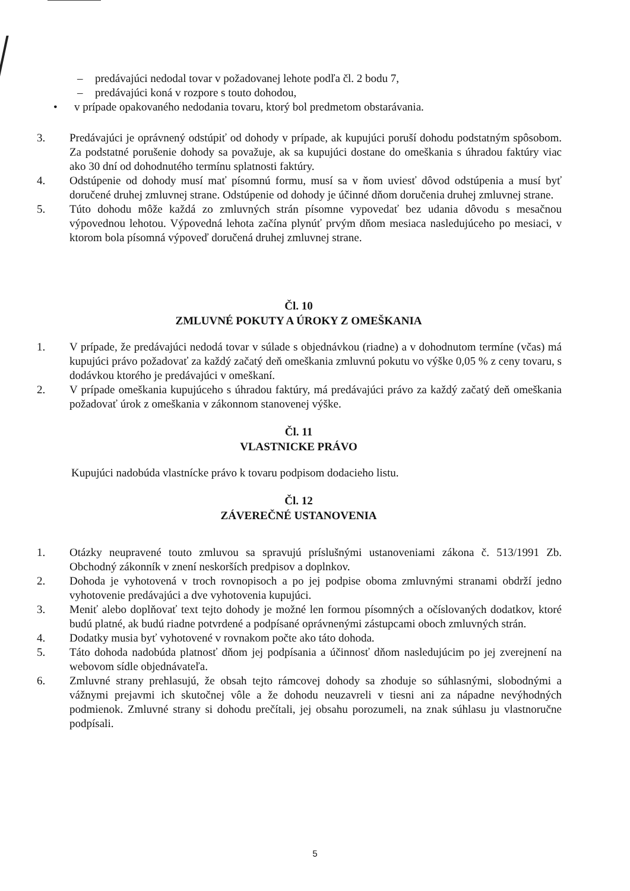– predávajúci nedodal tovar v požadovanej lehote podľa čl. 2 bodu 7,
– predávajúci koná v rozpore s touto dohodou,
• v prípade opakovaného nedodania tovaru, ktorý bol predmetom obstarávania.
3. Predávajúci je oprávnený odstúpiť od dohody v prípade, ak kupujúci poruší dohodu podstatným spôsobom. Za podstatné porušenie dohody sa považuje, ak sa kupujúci dostane do omeškania s úhradou faktúry viac ako 30 dní od dohodnutého termínu splatnosti faktúry.
4. Odstúpenie od dohody musí mať písomnú formu, musí sa v ňom uviesť dôvod odstúpenia a musí byť doručené druhej zmluvnej strane. Odstúpenie od dohody je účinné dňom doručenia druhej zmluvnej strane.
5. Túto dohodu môže každá zo zmluvných strán písomne vypovedať bez udania dôvodu s mesačnou výpovednou lehotou. Výpovedná lehota začína plynúť prvým dňom mesiaca nasledujúceho po mesiaci, v ktorom bola písomná výpoveď doručená druhej zmluvnej strane.
Čl. 10
ZMLUVNÉ POKUTY A ÚROKY Z OMEŠKANIA
1. V prípade, že predávajúci nedodá tovar v súlade s objednávkou (riadne) a v dohodnutom termíne (včas) má kupujúci právo požadovať za každý začatý deň omeškania zmluvnú pokutu vo výške 0,05 % z ceny tovaru, s dodávkou ktorého je predávajúci v omeškaní.
2. V prípade omeškania kupujúceho s úhradou faktúry, má predávajúci právo za každý začatý deň omeškania požadovať úrok z omeškania v zákonnom stanovenej výške.
Čl. 11
VLASTNICKE PRÁVO
Kupujúci nadobúda vlastnícke právo k tovaru podpisom dodacieho listu.
Čl. 12
ZÁVEREČNÉ USTANOVENIA
1. Otázky neupravené touto zmluvou sa spravujú príslušnými ustanoveniami zákona č. 513/1991 Zb. Obchodný zákonník v znení neskorších predpisov a doplnkov.
2. Dohoda je vyhotovená v troch rovnopisoch a po jej podpise oboma zmluvnými stranami obdrží jedno vyhotovenie predávajúci a dve vyhotovenia kupujúci.
3. Meniť alebo doplňovať text tejto dohody je možné len formou písomných a očíslovaných dodatkov, ktoré budú platné, ak budú riadne potvrdené a podpísané oprávnenými zástupcami oboch zmluvných strán.
4. Dodatky musia byť vyhotovené v rovnakom počte ako táto dohoda.
5. Táto dohoda nadobúda platnosť dňom jej podpísania a účinnosť dňom nasledujúcim po jej zverejnení na webovom sídle objednávateľa.
6. Zmluvné strany prehlasujú, že obsah tejto rámcovej dohody sa zhoduje so súhlasnými, slobodnými a vážnymi prejavmi ich skutočnej vôle a že dohodu neuzavreli v tiesni ani za nápadne nevýhodných podmienok. Zmluvné strany si dohodu prečítali, jej obsahu porozumeli, na znak súhlasu ju vlastnoručne podpísali.
5